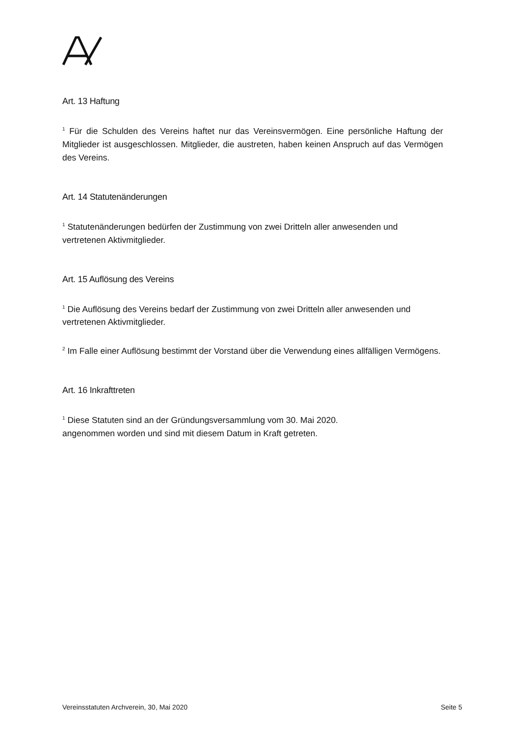Art. 13 Haftung
<sup>1</sup> Für die Schulden des Vereins haftet nur das Vereinsvermögen. Eine persönliche Haftung der Mitglieder ist ausgeschlossen. Mitglieder, die austreten, haben keinen Anspruch auf das Vermögen des Vereins.
Art. 14 Statutenänderungen
<sup>1</sup> Statutenänderungen bedürfen der Zustimmung von zwei Dritteln aller anwesenden und vertretenen Aktivmitglieder.
Art. 15 Auflösung des Vereins
<sup>1</sup> Die Auflösung des Vereins bedarf der Zustimmung von zwei Dritteln aller anwesenden und vertretenen Aktivmitglieder.
<sup>2</sup> Im Falle einer Auflösung bestimmt der Vorstand über die Verwendung eines allfälligen Vermögens.
Art. 16 Inkrafttreten
<sup>1</sup> Diese Statuten sind an der Gründungsversammlung vom 30. Mai 2020.
angenommen worden und sind mit diesem Datum in Kraft getreten.
Vereinsstatuten Archverein, 30, Mai 2020 Seite 5